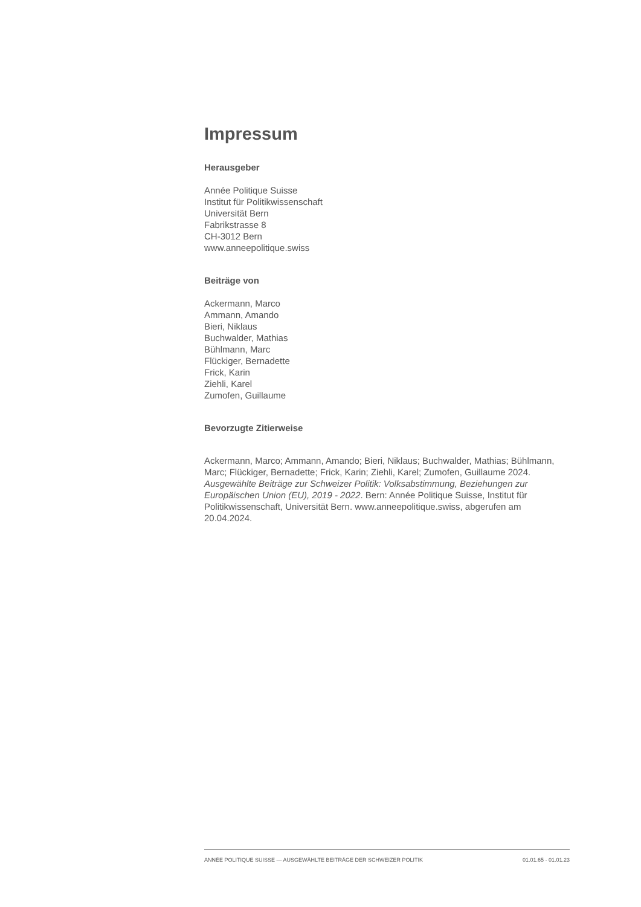Impressum
Herausgeber
Année Politique Suisse
Institut für Politikwissenschaft
Universität Bern
Fabrikstrasse 8
CH-3012 Bern
www.anneepolitique.swiss
Beiträge von
Ackermann, Marco
Ammann, Amando
Bieri, Niklaus
Buchwalder, Mathias
Bühlmann, Marc
Flückiger, Bernadette
Frick, Karin
Ziehli, Karel
Zumofen, Guillaume
Bevorzugte Zitierweise
Ackermann, Marco; Ammann, Amando; Bieri, Niklaus; Buchwalder, Mathias; Bühlmann, Marc; Flückiger, Bernadette; Frick, Karin; Ziehli, Karel; Zumofen, Guillaume 2024. Ausgewählte Beiträge zur Schweizer Politik: Volksabstimmung, Beziehungen zur Europäischen Union (EU), 2019 - 2022. Bern: Année Politique Suisse, Institut für Politikwissenschaft, Universität Bern. www.anneepolitique.swiss, abgerufen am 20.04.2024.
ANNÉE POLITIQUE SUISSE — AUSGEWÄHLTE BEITRÄGE DER SCHWEIZER POLITIK 01.01.65 - 01.01.23